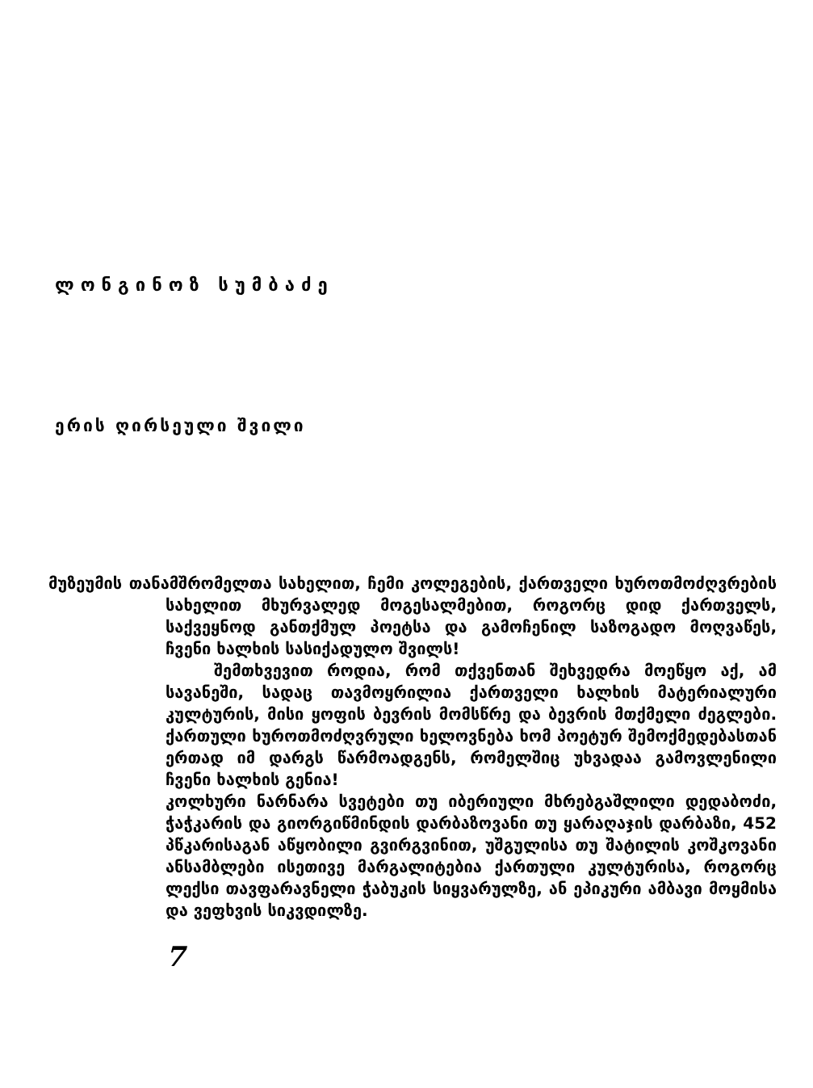ლონგინოზ სუმბაძე
ერის ღირსეული შვილი
მუზეუმის თანამშრომელთა სახელით, ჩემი კოლეგების, ქართველი ხუროთმოძღვრების სახელით მხურვალედ მოგესალმებით, როგორც დიდ ქართველს, საქვეყნოდ განთქმულ პოეტსა და გამოჩენილ საზოგადო მოღვაწეს, ჩვენი ხალხის სასიქადულო შვილს!
შემთხვევით როდია, რომ თქვენთან შეხვედრა მოეწყო აქ, ამ სავანეში, სადაც თავმოყრილია ქართველი ხალხის მატერიალური კულტურის, მისი ყოფის ბევრის მომსწრე და ბევრის მთქმელი ძეგლები. ქართული ხუროთმოძღვრული ხელოვნება ხომ პოეტურ შემოქმედებასთან ერთად იმ დარგს წარმოადგენს, რომელშიც უხვადაა გამოვლენილი ჩვენი ხალხის გენია!
კოლხური ნარნარა სვეტები თუ იბერიული მხრებგაშლილი დედაბოძი, ჭაჭკარის და გიორგიწმინდის დარბაზოვანი თუ ყარაღაჯის დარბაზი, 452 პწკარისაგან აწყობილი გვირგვინით, უშგულისა თუ შატილის კოშკოვანი ანსამბლები ისეთივე მარგალიტებია ქართული კულტურისა, როგორც ლექსი თავფარავნელი ჭაბუკის სიყვარულზე, ან ეპიკური ამბავი მოყმისა და ვეფხვის სიკვდილზე.
7